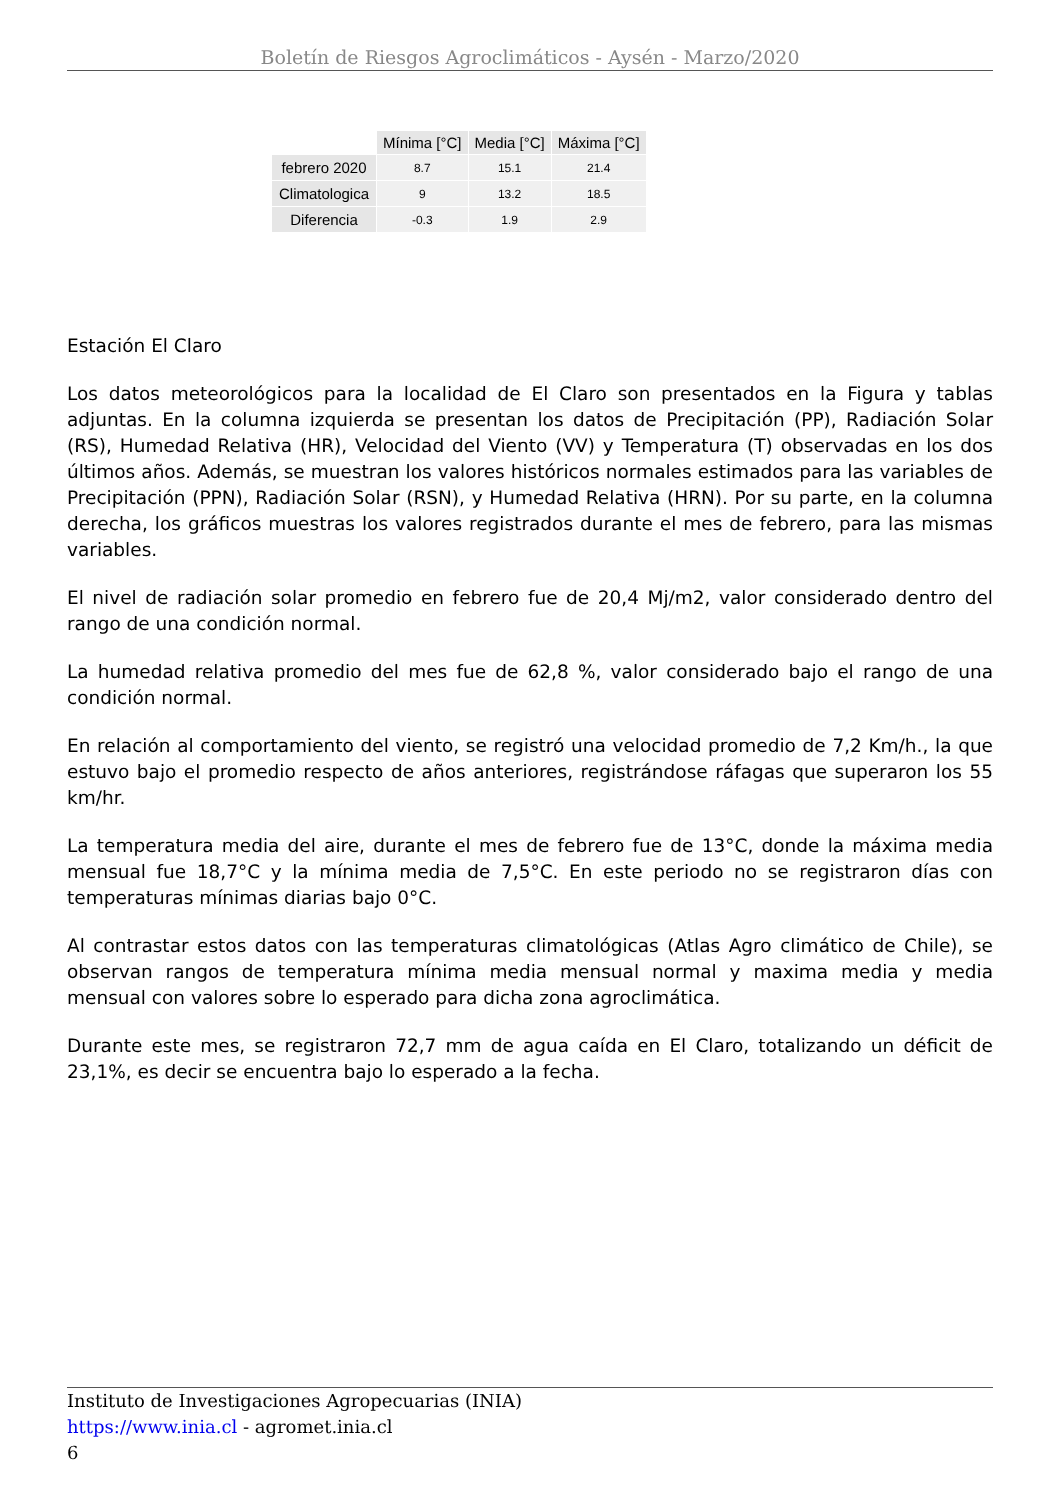Boletín de Riesgos Agroclimáticos - Aysén - Marzo/2020
| | Mínima [°C] | Media [°C] | Máxima [°C] |
| --- | --- | --- | --- |
| febrero 2020 | 8.7 | 15.1 | 21.4 |
| Climatologica | 9 | 13.2 | 18.5 |
| Diferencia | -0.3 | 1.9 | 2.9 |
Estación El Claro
Los datos meteorológicos para la localidad de El Claro son presentados en la Figura y tablas adjuntas. En la columna izquierda se presentan los datos de Precipitación (PP), Radiación Solar (RS), Humedad Relativa (HR), Velocidad del Viento (VV) y Temperatura (T) observadas en los dos últimos años. Además, se muestran los valores históricos normales estimados para las variables de Precipitación (PPN), Radiación Solar (RSN), y Humedad Relativa (HRN). Por su parte, en la columna derecha, los gráficos muestras los valores registrados durante el mes de febrero, para las mismas variables.
El nivel de radiación solar promedio en febrero fue de 20,4 Mj/m2, valor considerado dentro del rango de una condición normal.
La humedad relativa promedio del mes fue de 62,8 %, valor considerado bajo el rango de una condición normal.
En relación al comportamiento del viento, se registró una velocidad promedio de 7,2 Km/h., la que estuvo bajo el promedio respecto de años anteriores, registrándose ráfagas que superaron los 55 km/hr.
La temperatura media del aire, durante el mes de febrero fue de 13°C, donde la máxima media mensual fue 18,7°C y la mínima media de 7,5°C. En este periodo no se registraron días con temperaturas mínimas diarias bajo 0°C.
Al contrastar estos datos con las temperaturas climatológicas (Atlas Agro climático de Chile), se observan rangos de temperatura mínima media mensual normal y maxima media y media mensual con valores sobre lo esperado para dicha zona agroclimática.
Durante este mes, se registraron 72,7 mm de agua caída en El Claro, totalizando un déficit de 23,1%, es decir se encuentra bajo lo esperado a la fecha.
Instituto de Investigaciones Agropecuarias (INIA)
https://www.inia.cl - agromet.inia.cl
6